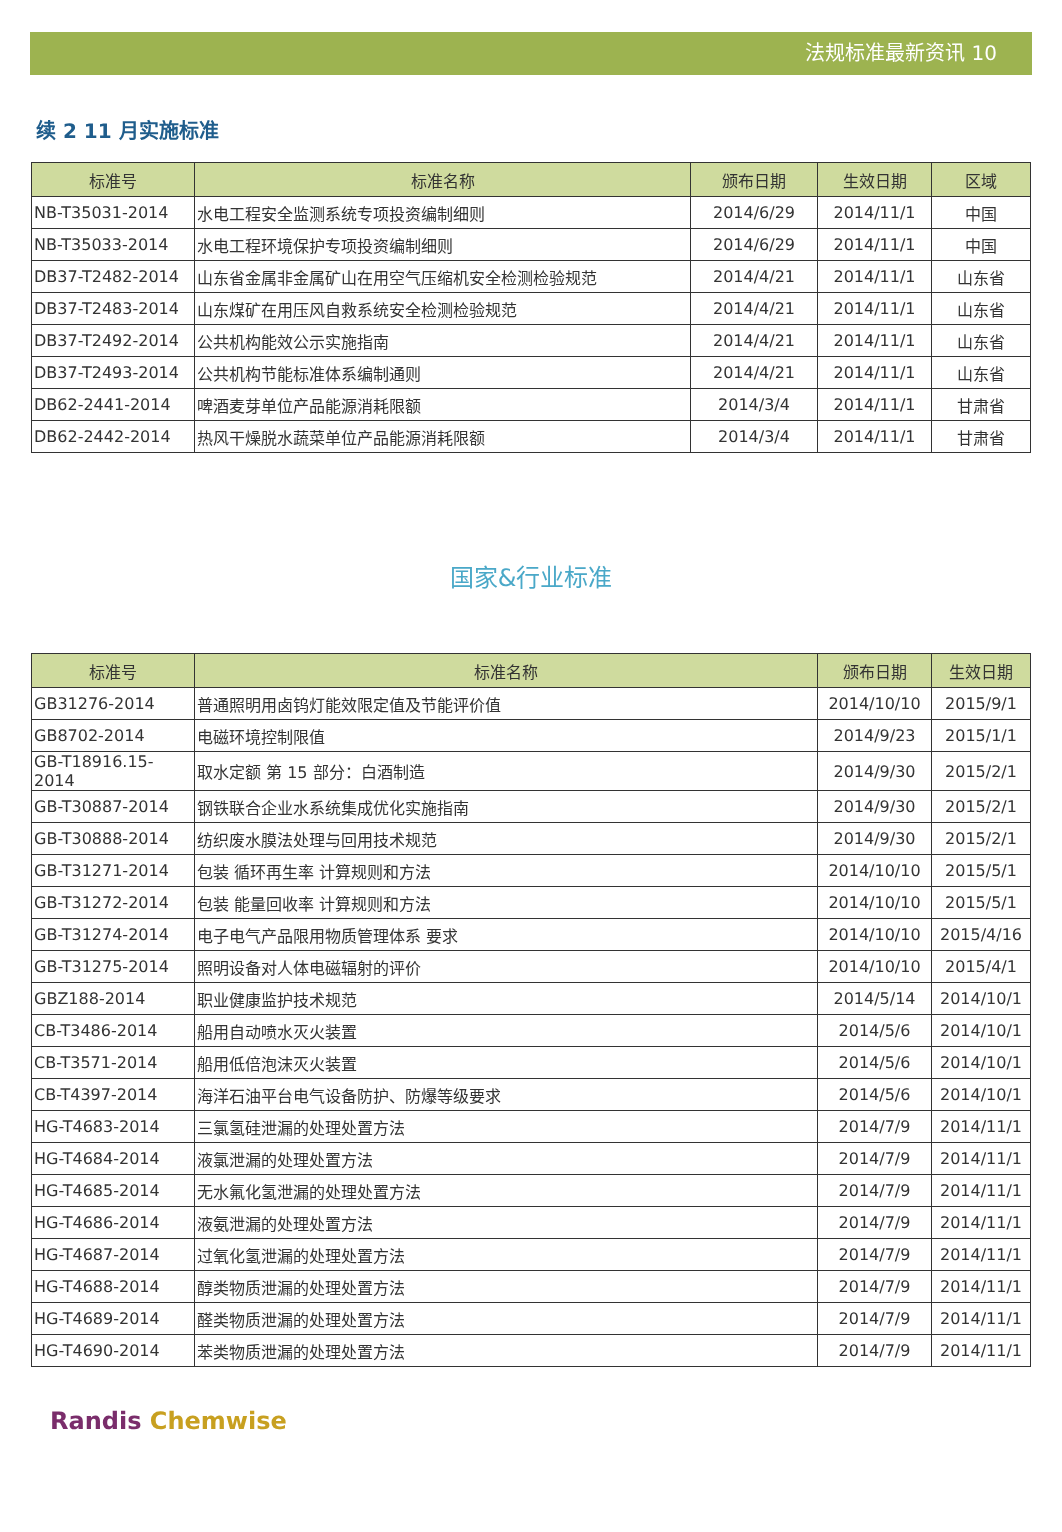法规标准最新资讯 10
续 2 11 月实施标准
| 标准号 | 标准名称 | 颁布日期 | 生效日期 | 区域 |
| --- | --- | --- | --- | --- |
| NB-T35031-2014 | 水电工程安全监测系统专项投资编制细则 | 2014/6/29 | 2014/11/1 | 中国 |
| NB-T35033-2014 | 水电工程环境保护专项投资编制细则 | 2014/6/29 | 2014/11/1 | 中国 |
| DB37-T2482-2014 | 山东省金属非金属矿山在用空气压缩机安全检测检验规范 | 2014/4/21 | 2014/11/1 | 山东省 |
| DB37-T2483-2014 | 山东煤矿在用压风自救系统安全检测检验规范 | 2014/4/21 | 2014/11/1 | 山东省 |
| DB37-T2492-2014 | 公共机构能效公示实施指南 | 2014/4/21 | 2014/11/1 | 山东省 |
| DB37-T2493-2014 | 公共机构节能标准体系编制通则 | 2014/4/21 | 2014/11/1 | 山东省 |
| DB62-2441-2014 | 啤酒麦芽单位产品能源消耗限额 | 2014/3/4 | 2014/11/1 | 甘肃省 |
| DB62-2442-2014 | 热风干燥脱水蔬菜单位产品能源消耗限额 | 2014/3/4 | 2014/11/1 | 甘肃省 |
国家&行业标准
| 标准号 | 标准名称 | 颁布日期 | 生效日期 |
| --- | --- | --- | --- |
| GB31276-2014 | 普通照明用卤钨灯能效限定值及节能评价值 | 2014/10/10 | 2015/9/1 |
| GB8702-2014 | 电磁环境控制限值 | 2014/9/23 | 2015/1/1 |
| GB-T18916.15-2014 | 取水定额 第 15 部分：白酒制造 | 2014/9/30 | 2015/2/1 |
| GB-T30887-2014 | 钢铁联合企业水系统集成优化实施指南 | 2014/9/30 | 2015/2/1 |
| GB-T30888-2014 | 纺织废水膜法处理与回用技术规范 | 2014/9/30 | 2015/2/1 |
| GB-T31271-2014 | 包装 循环再生率 计算规则和方法 | 2014/10/10 | 2015/5/1 |
| GB-T31272-2014 | 包装 能量回收率 计算规则和方法 | 2014/10/10 | 2015/5/1 |
| GB-T31274-2014 | 电子电气产品限用物质管理体系 要求 | 2014/10/10 | 2015/4/16 |
| GB-T31275-2014 | 照明设备对人体电磁辐射的评价 | 2014/10/10 | 2015/4/1 |
| GBZ188-2014 | 职业健康监护技术规范 | 2014/5/14 | 2014/10/1 |
| CB-T3486-2014 | 船用自动喷水灭火装置 | 2014/5/6 | 2014/10/1 |
| CB-T3571-2014 | 船用低倍泡沫灭火装置 | 2014/5/6 | 2014/10/1 |
| CB-T4397-2014 | 海洋石油平台电气设备防护、防爆等级要求 | 2014/5/6 | 2014/10/1 |
| HG-T4683-2014 | 三氯氢硅泄漏的处理处置方法 | 2014/7/9 | 2014/11/1 |
| HG-T4684-2014 | 液氯泄漏的处理处置方法 | 2014/7/9 | 2014/11/1 |
| HG-T4685-2014 | 无水氟化氢泄漏的处理处置方法 | 2014/7/9 | 2014/11/1 |
| HG-T4686-2014 | 液氨泄漏的处理处置方法 | 2014/7/9 | 2014/11/1 |
| HG-T4687-2014 | 过氧化氢泄漏的处理处置方法 | 2014/7/9 | 2014/11/1 |
| HG-T4688-2014 | 醇类物质泄漏的处理处置方法 | 2014/7/9 | 2014/11/1 |
| HG-T4689-2014 | 醛类物质泄漏的处理处置方法 | 2014/7/9 | 2014/11/1 |
| HG-T4690-2014 | 苯类物质泄漏的处理处置方法 | 2014/7/9 | 2014/11/1 |
Randis Chemwise